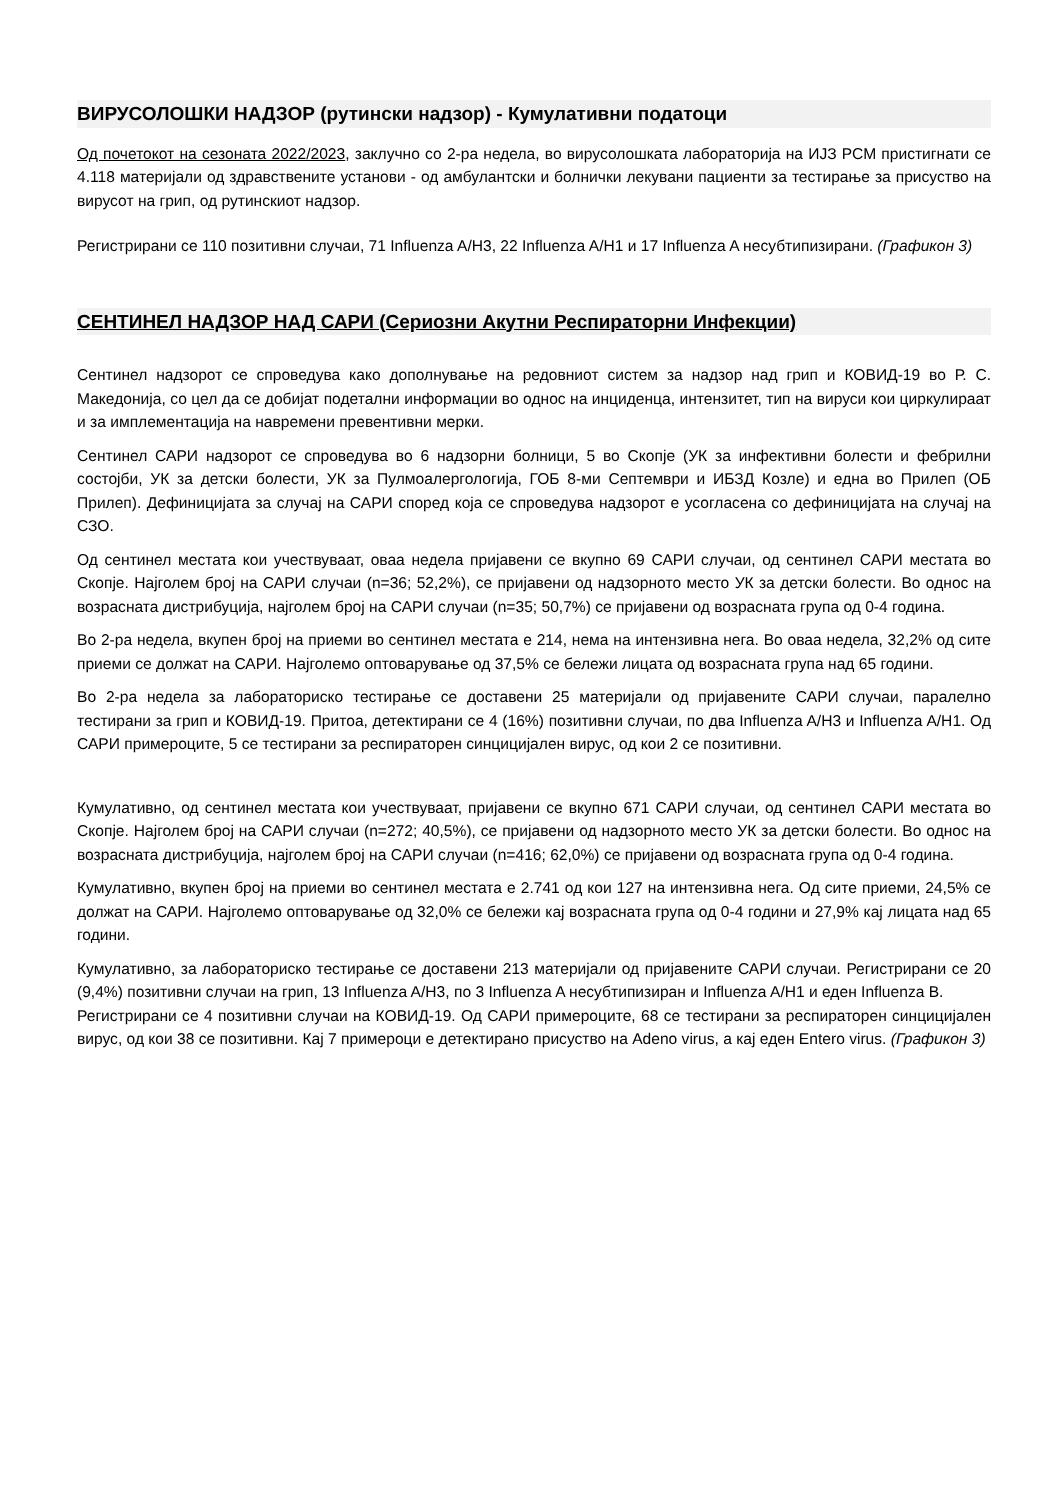ВИРУСОЛОШКИ НАДЗОР (рутински надзор) - Кумулативни податоци
Од почетокот на сезоната 2022/2023, заклучно со 2-ра недела, во вирусолошката лабораторија на ИЈЗ РСМ пристигнати се 4.118 материјали од здравствените установи - од амбулантски и болнички лекувани пациенти за тестирање за присуство на вирусот на грип, од рутинскиот надзор.
Регистрирани се 110 позитивни случаи, 71 Influenza A/H3, 22 Influenza A/H1 и 17 Influenza A несубтипизирани. (Графикон 3)
СЕНТИНЕЛ НАДЗОР НАД САРИ (Сериозни Акутни Респираторни Инфекции)
Сентинел надзорот се спроведува како дополнување на редовниот систем за надзор над грип и КОВИД-19 во Р. С. Македонија, со цел да се добијат подетални информации во однос на инциденца, интензитет, тип на вируси кои циркулираат и за имплементација на навремени превентивни мерки.
Сентинел САРИ надзорот се спроведува во 6 надзорни болници, 5 во Скопје (УК за инфективни болести и фебрилни состојби, УК за детски болести, УК за Пулмоалергологија, ГОБ 8-ми Септември и ИБЗД Козле) и една во Прилеп (ОБ Прилеп). Дефиницијата за случај на САРИ според која се спроведува надзорот е усогласена со дефиницијата на случај на СЗО.
Од сентинел местата кои учествуваат, оваа недела пријавени се вкупно 69 САРИ случаи, од сентинел САРИ местата во Скопје. Најголем број на САРИ случаи (n=36; 52,2%), се пријавени од надзорното место УК за детски болести. Во однос на возрасната дистрибуција, најголем број на САРИ случаи (n=35; 50,7%) се пријавени од возрасната група од 0-4 година.
Во 2-ра недела, вкупен број на приеми во сентинел местата е 214, нема на интензивна нега. Во оваа недела, 32,2% од сите приеми се должат на САРИ. Најголемо оптоварување од 37,5% се бележи лицата од возрасната група над 65 години.
Во 2-ра недела за лабораториско тестирање се доставени 25 материјали од пријавените САРИ случаи, паралелно тестирани за грип и КОВИД-19. Притоа, детектирани се 4 (16%) позитивни случаи, по два Influenza A/H3 и Influenza A/H1. Од САРИ примероците, 5 се тестирани за респираторен синцицијален вирус, од кои 2 се позитивни.
Кумулативно, од сентинел местата кои учествуваат, пријавени се вкупно 671 САРИ случаи, од сентинел САРИ местата во Скопје. Најголем број на САРИ случаи (n=272; 40,5%), се пријавени од надзорното место УК за детски болести. Во однос на возрасната дистрибуција, најголем број на САРИ случаи (n=416; 62,0%) се пријавени од возрасната група од 0-4 година.
Кумулативно, вкупен број на приеми во сентинел местата е 2.741 од кои 127 на интензивна нега. Од сите приеми, 24,5% се должат на САРИ. Најголемо оптоварување од 32,0% се бележи кај возрасната група од 0-4 години и 27,9% кај лицата над 65 години.
Кумулативно, за лабораториско тестирање се доставени 213 материјали од пријавените САРИ случаи. Регистрирани се 20 (9,4%) позитивни случаи на грип, 13 Influenza A/H3, по 3 Influenza A несубтипизиран и Influenza A/H1 и еден Influenza B.
Регистрирани се 4 позитивни случаи на КОВИД-19. Од САРИ примероците, 68 се тестирани за респираторен синцицијален вирус, од кои 38 се позитивни. Кај 7 примероци е детектирано присуство на Adeno virus, а кај еден Entero virus. (Графикон 3)